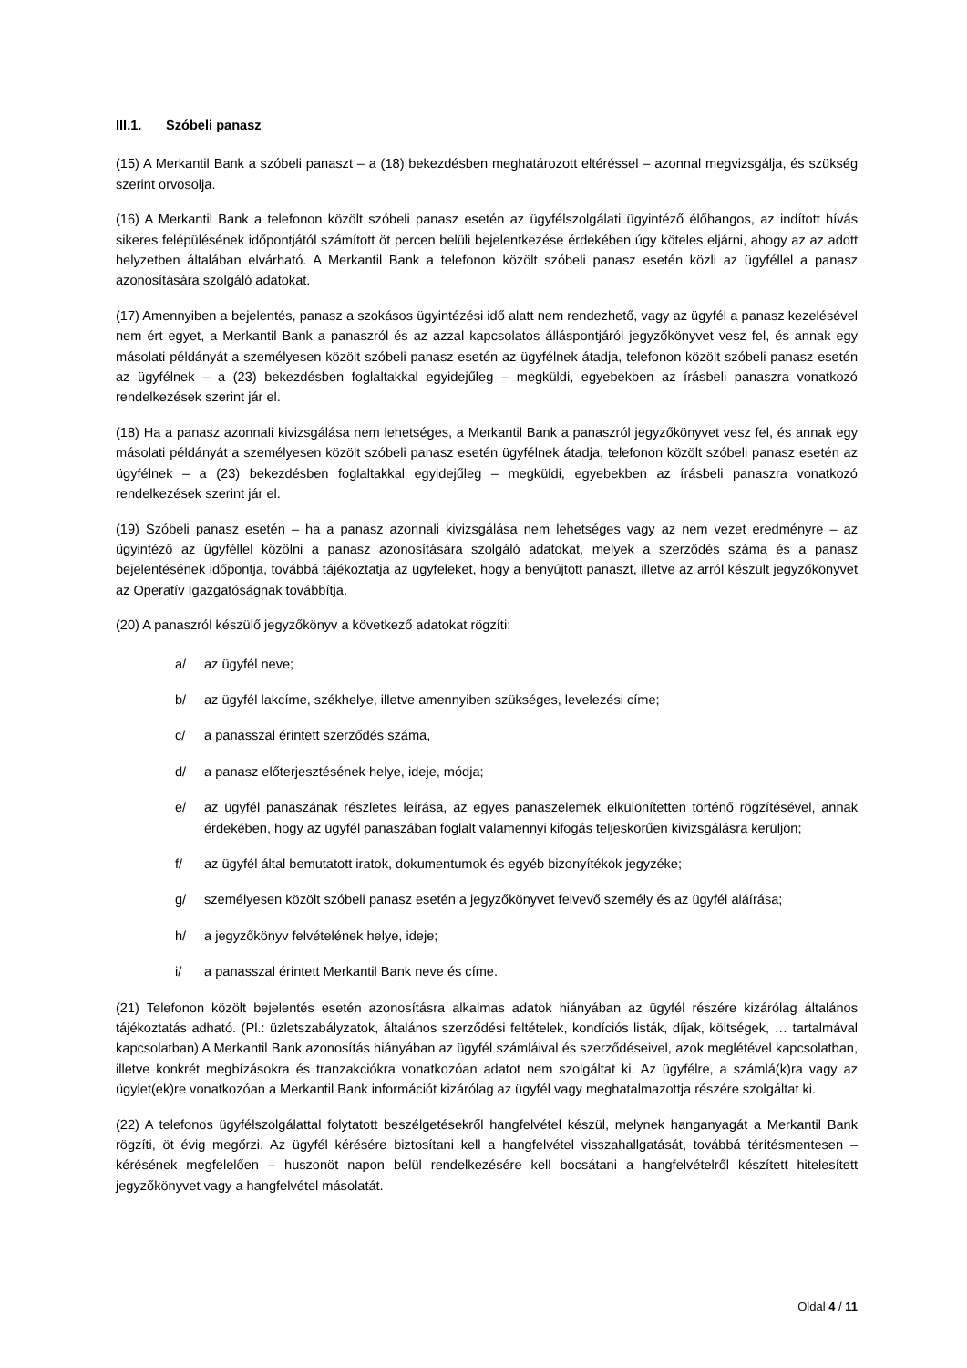III.1. Szóbeli panasz
(15) A Merkantil Bank a szóbeli panaszt – a (18) bekezdésben meghatározott eltéréssel – azonnal megvizsgálja, és szükség szerint orvosolja.
(16) A Merkantil Bank a telefonon közölt szóbeli panasz esetén az ügyfélszolgálati ügyintéző élőhangos, az indított hívás sikeres felépülésének időpontjától számított öt percen belüli bejelentkezése érdekében úgy köteles eljárni, ahogy az az adott helyzetben általában elvárható. A Merkantil Bank a telefonon közölt szóbeli panasz esetén közli az ügyféllel a panasz azonosítására szolgáló adatokat.
(17) Amennyiben a bejelentés, panasz a szokásos ügyintézési idő alatt nem rendezhető, vagy az ügyfél a panasz kezelésével nem ért egyet, a Merkantil Bank a panaszról és az azzal kapcsolatos álláspontjáról jegyzőkönyvet vesz fel, és annak egy másolati példányát a személyesen közölt szóbeli panasz esetén az ügyfélnek átadja, telefonon közölt szóbeli panasz esetén az ügyfélnek – a (23) bekezdésben foglaltakkal egyidejűleg – megküldi, egyebekben az írásbeli panaszra vonatkozó rendelkezések szerint jár el.
(18) Ha a panasz azonnali kivizsgálása nem lehetséges, a Merkantil Bank a panaszról jegyzőkönyvet vesz fel, és annak egy másolati példányát a személyesen közölt szóbeli panasz esetén ügyfélnek átadja, telefonon közölt szóbeli panasz esetén az ügyfélnek – a (23) bekezdésben foglaltakkal egyidejűleg – megküldi, egyebekben az írásbeli panaszra vonatkozó rendelkezések szerint jár el.
(19) Szóbeli panasz esetén – ha a panasz azonnali kivizsgálása nem lehetséges vagy az nem vezet eredményre – az ügyintéző az ügyféllel közölni a panasz azonosítására szolgáló adatokat, melyek a szerződés száma és a panasz bejelentésének időpontja, továbbá tájékoztatja az ügyfeleket, hogy a benyújtott panaszt, illetve az arról készült jegyzőkönyvet az Operatív Igazgatóságnak továbbítja.
(20) A panaszról készülő jegyzőkönyv a következő adatokat rögzíti:
a/ az ügyfél neve;
b/ az ügyfél lakcíme, székhelye, illetve amennyiben szükséges, levelezési címe;
c/ a panasszal érintett szerződés száma,
d/ a panasz előterjesztésének helye, ideje, módja;
e/ az ügyfél panaszának részletes leírása, az egyes panaszelemek elkülönítetten történő rögzítésével, annak érdekében, hogy az ügyfél panaszában foglalt valamennyi kifogás teljeskörűen kivizsgálásra kerüljön;
f/ az ügyfél által bemutatott iratok, dokumentumok és egyéb bizonyítékok jegyzéke;
g/ személyesen közölt szóbeli panasz esetén a jegyzőkönyvet felvevő személy és az ügyfél aláírása;
h/ a jegyzőkönyv felvételének helye, ideje;
i/ a panasszal érintett Merkantil Bank neve és címe.
(21) Telefonon közölt bejelentés esetén azonosításra alkalmas adatok hiányában az ügyfél részére kizárólag általános tájékoztatás adható. (Pl.: üzletszabályzatok, általános szerződési feltételek, kondíciós listák, díjak, költségek, … tartalmával kapcsolatban) A Merkantil Bank azonosítás hiányában az ügyfél számláival és szerződéseivel, azok meglétével kapcsolatban, illetve konkrét megbízásokra és tranzakciókra vonatkozóan adatot nem szolgáltat ki. Az ügyfélre, a számlá(k)ra vagy az ügylet(ek)re vonatkozóan a Merkantil Bank információt kizárólag az ügyfél vagy meghatalmazottja részére szolgáltat ki.
(22) A telefonos ügyfélszolgálattal folytatott beszélgetésekről hangfelvétel készül, melynek hanganyagát a Merkantil Bank rögzíti, öt évig megőrzi. Az ügyfél kérésére biztosítani kell a hangfelvétel visszahallgatását, továbbá térítésmentesen – kérésének megfelelően – huszonöt napon belül rendelkezésére kell bocsátani a hangfelvételről készített hitelesített jegyzőkönyvet vagy a hangfelvétel másolatát.
Oldal 4 / 11